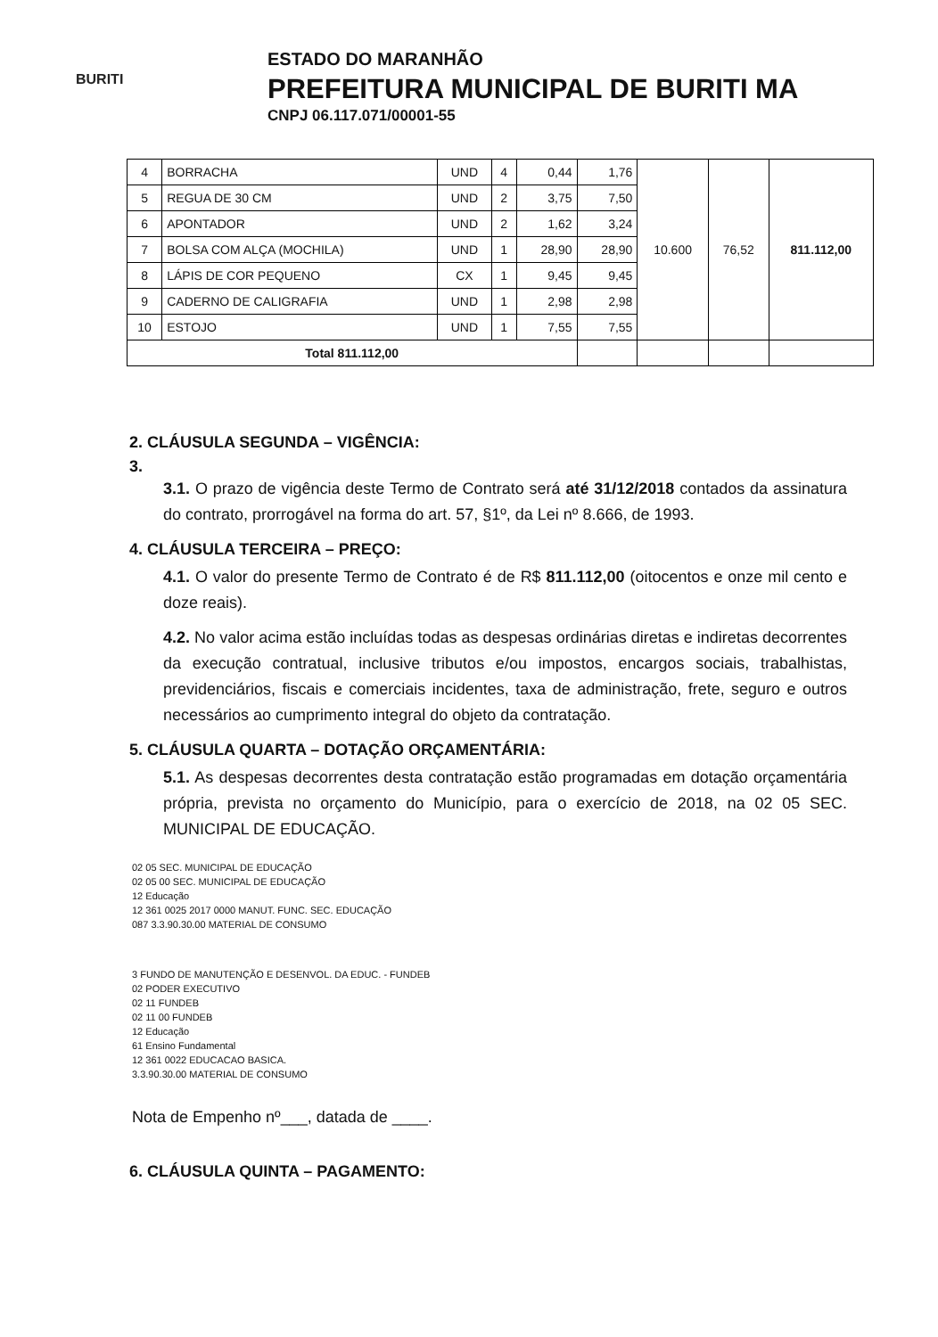BURITI
ESTADO DO MARANHÃO
PREFEITURA MUNICIPAL DE BURITI MA
CNPJ 06.117.071/00001-55
| 4 | BORRACHA | UND | 4 | 0,44 | 1,76 | 10.600 | 76,52 | 811.112,00 |
| 5 | REGUA DE 30 CM | UND | 2 | 3,75 | 7,50 | | | |
| 6 | APONTADOR | UND | 2 | 1,62 | 3,24 | | | |
| 7 | BOLSA COM ALÇA (MOCHILA) | UND | 1 | 28,90 | 28,90 | | | |
| 8 | LÁPIS DE COR PEQUENO | CX | 1 | 9,45 | 9,45 | | | |
| 9 | CADERNO DE CALIGRAFIA | UND | 1 | 2,98 | 2,98 | | | |
| 10 | ESTOJO | UND | 1 | 7,55 | 7,55 | | | |
| Total 811.112,00 | | | | | | | | |
2. CLÁUSULA SEGUNDA – VIGÊNCIA:
3.
3.1. O prazo de vigência deste Termo de Contrato será até 31/12/2018 contados da assinatura do contrato, prorrogável na forma do art. 57, §1º, da Lei nº 8.666, de 1993.
4. CLÁUSULA TERCEIRA – PREÇO:
4.1. O valor do presente Termo de Contrato é de R$ 811.112,00 (oitocentos e onze mil cento e doze reais).
4.2. No valor acima estão incluídas todas as despesas ordinárias diretas e indiretas decorrentes da execução contratual, inclusive tributos e/ou impostos, encargos sociais, trabalhistas, previdenciários, fiscais e comerciais incidentes, taxa de administração, frete, seguro e outros necessários ao cumprimento integral do objeto da contratação.
5. CLÁUSULA QUARTA – DOTAÇÃO ORÇAMENTÁRIA:
5.1. As despesas decorrentes desta contratação estão programadas em dotação orçamentária própria, prevista no orçamento do Município, para o exercício de 2018, na 02 05 SEC. MUNICIPAL DE EDUCAÇÃO.
02 05 SEC. MUNICIPAL DE EDUCAÇÃO
02 05 00 SEC. MUNICIPAL DE EDUCAÇÃO
12 Educação
12 361 0025 2017 0000 MANUT. FUNC. SEC. EDUCAÇÃO
087 3.3.90.30.00 MATERIAL DE CONSUMO
3 FUNDO DE MANUTENÇÃO E DESENVOL. DA EDUC. - FUNDEB
02 PODER EXECUTIVO
02 11 FUNDEB
02 11 00 FUNDEB
12 Educação
61 Ensino Fundamental
12 361 0022 EDUCACAO BASICA.
3.3.90.30.00 MATERIAL DE CONSUMO
Nota de Empenho nº___, datada de ____.
6. CLÁUSULA QUINTA – PAGAMENTO: